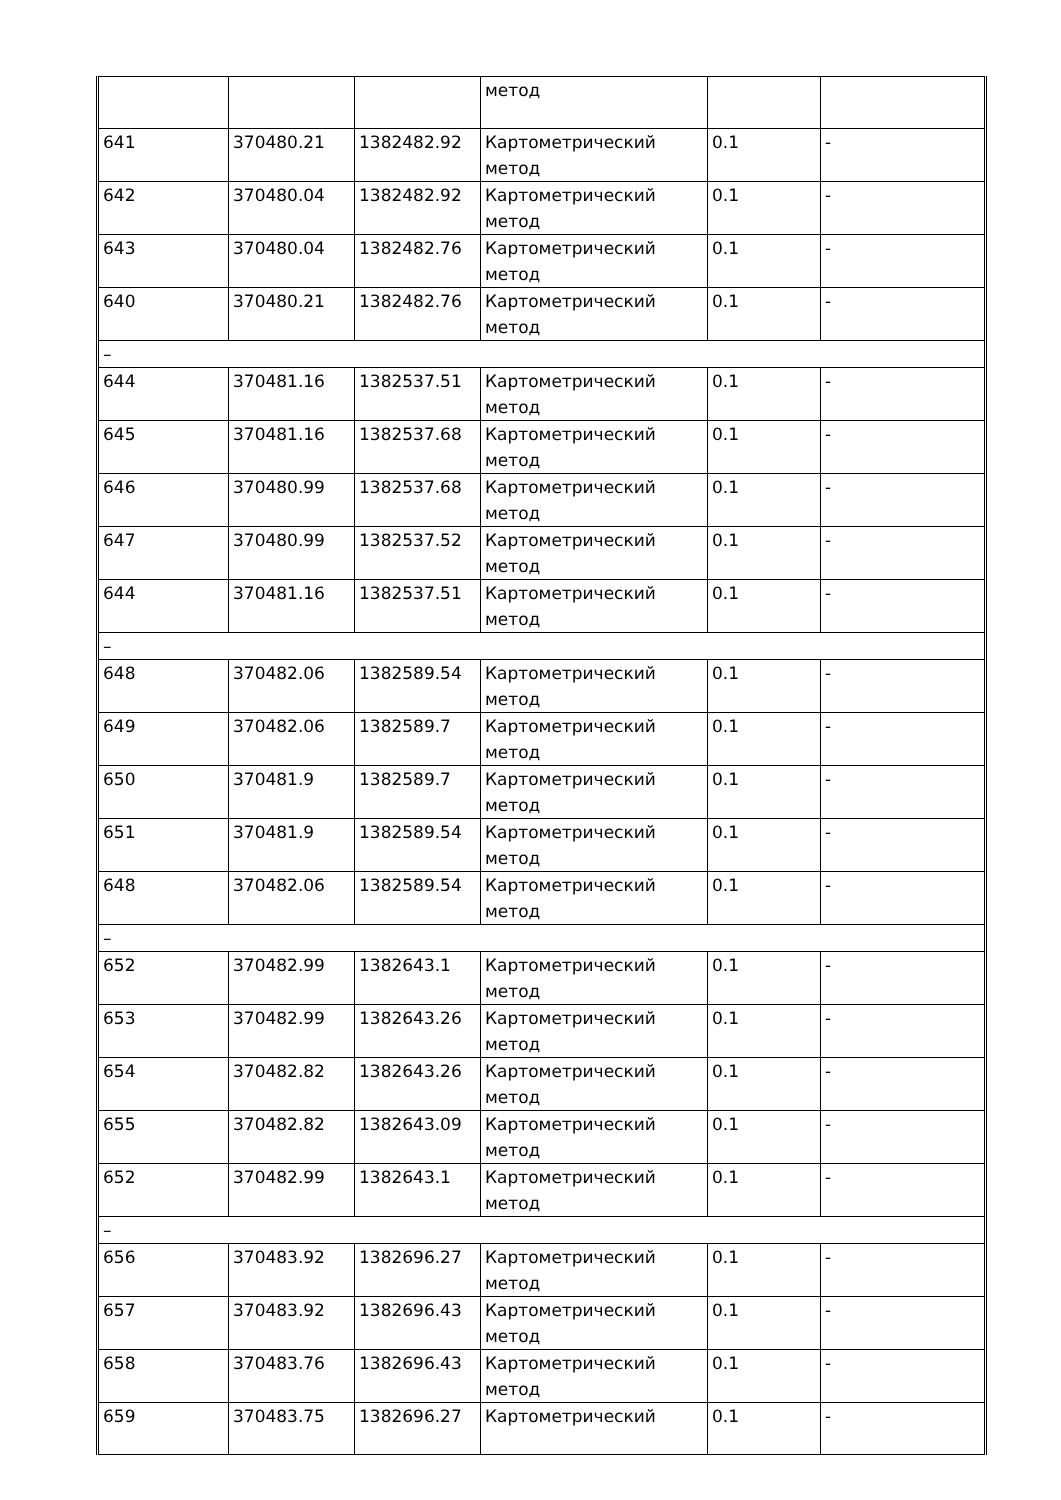| | | | метод | | |
| 641 | 370480.21 | 1382482.92 | Картометрический метод | 0.1 | - |
| 642 | 370480.04 | 1382482.92 | Картометрический метод | 0.1 | - |
| 643 | 370480.04 | 1382482.76 | Картометрический метод | 0.1 | - |
| 640 | 370480.21 | 1382482.76 | Картометрический метод | 0.1 | - |
| – | | | | | |
| 644 | 370481.16 | 1382537.51 | Картометрический метод | 0.1 | - |
| 645 | 370481.16 | 1382537.68 | Картометрический метод | 0.1 | - |
| 646 | 370480.99 | 1382537.68 | Картометрический метод | 0.1 | - |
| 647 | 370480.99 | 1382537.52 | Картометрический метод | 0.1 | - |
| 644 | 370481.16 | 1382537.51 | Картометрический метод | 0.1 | - |
| – | | | | | |
| 648 | 370482.06 | 1382589.54 | Картометрический метод | 0.1 | - |
| 649 | 370482.06 | 1382589.7 | Картометрический метод | 0.1 | - |
| 650 | 370481.9 | 1382589.7 | Картометрический метод | 0.1 | - |
| 651 | 370481.9 | 1382589.54 | Картометрический метод | 0.1 | - |
| 648 | 370482.06 | 1382589.54 | Картометрический метод | 0.1 | - |
| – | | | | | |
| 652 | 370482.99 | 1382643.1 | Картометрический метод | 0.1 | - |
| 653 | 370482.99 | 1382643.26 | Картометрический метод | 0.1 | - |
| 654 | 370482.82 | 1382643.26 | Картометрический метод | 0.1 | - |
| 655 | 370482.82 | 1382643.09 | Картометрический метод | 0.1 | - |
| 652 | 370482.99 | 1382643.1 | Картометрический метод | 0.1 | - |
| – | | | | | |
| 656 | 370483.92 | 1382696.27 | Картометрический метод | 0.1 | - |
| 657 | 370483.92 | 1382696.43 | Картометрический метод | 0.1 | - |
| 658 | 370483.76 | 1382696.43 | Картометрический метод | 0.1 | - |
| 659 | 370483.75 | 1382696.27 | Картометрический | 0.1 | - |